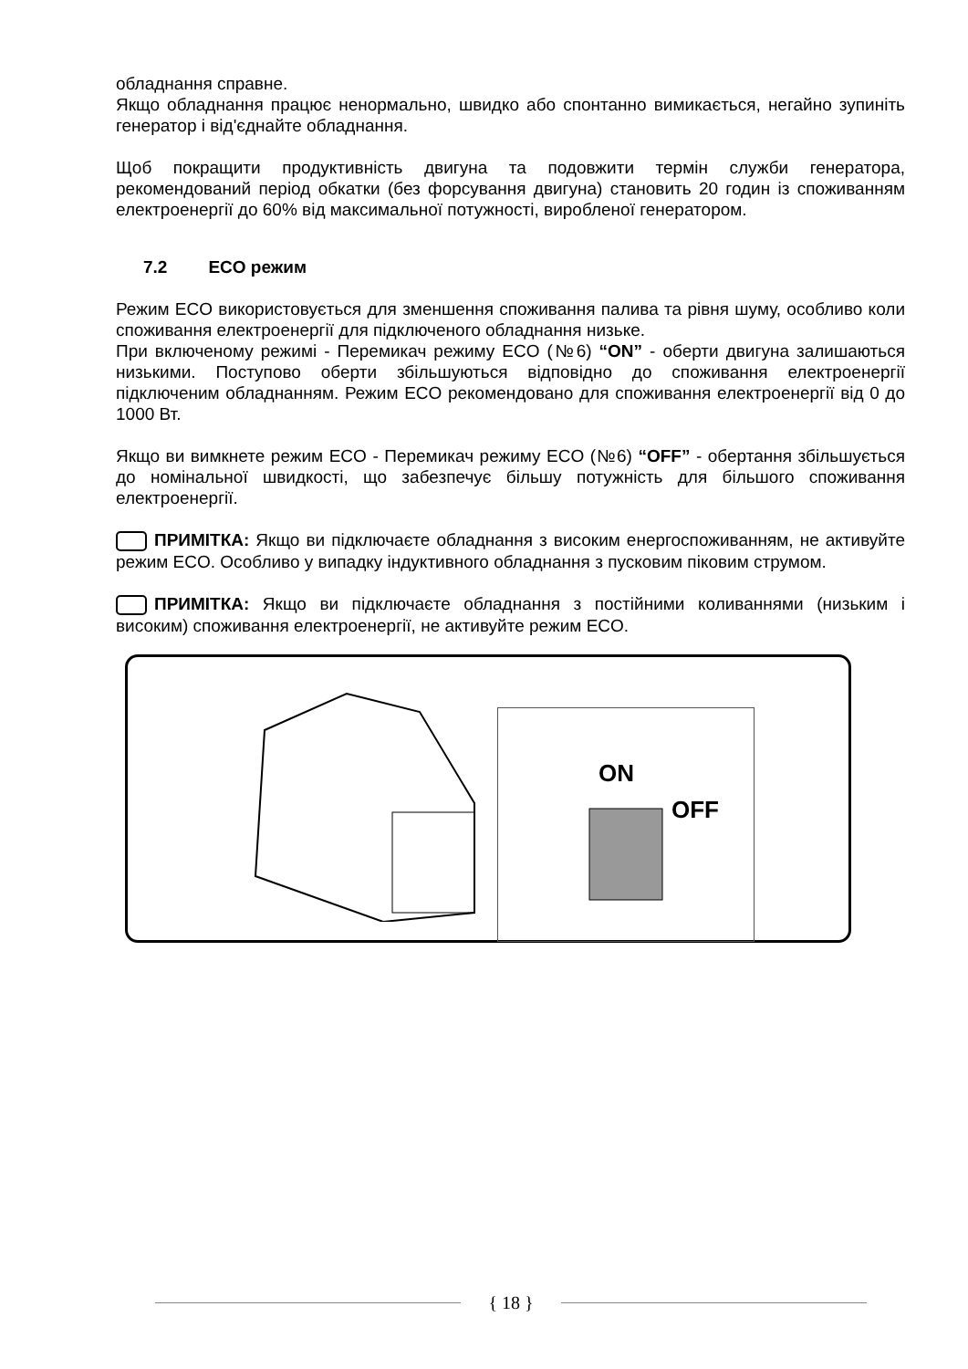обладнання справне.
Якщо обладнання працює ненормально, швидко або спонтанно вимикається, негайно зупиніть генератор і від'єднайте обладнання.
Щоб покращити продуктивність двигуна та подовжити термін служби генератора, рекомендований період обкатки (без форсування двигуна) становить 20 годин із споживанням електроенергії до 60% від максимальної потужності, виробленої генератором.
7.2 ECO режим
Режим ECO використовується для зменшення споживання палива та рівня шуму, особливо коли споживання електроенергії для підключеного обладнання низьке.
При включеному режимі - Перемикач режиму ECO (№6) “ON” - оберти двигуна залишаються низькими. Поступово оберти збільшуються відповідно до споживання електроенергії підключеним обладнанням. Режим ECO рекомендовано для споживання електроенергії від 0 до 1000 Вт.
Якщо ви вимкнете режим ECO - Перемикач режиму ECO (№6) “OFF” - обертання збільшується до номінальної швидкості, що забезпечує більшу потужність для більшого споживання електроенергії.
ПРИМІТКА: Якщо ви підключаєте обладнання з високим енергоспоживанням, не активуйте режим ECO. Особливо у випадку індуктивного обладнання з пусковим піковим струмом.
ПРИМІТКА: Якщо ви підключаєте обладнання з постійними коливаннями (низьким і високим) споживання електроенергії, не активуйте режим ECO.
ON
OFF
{ 18 }